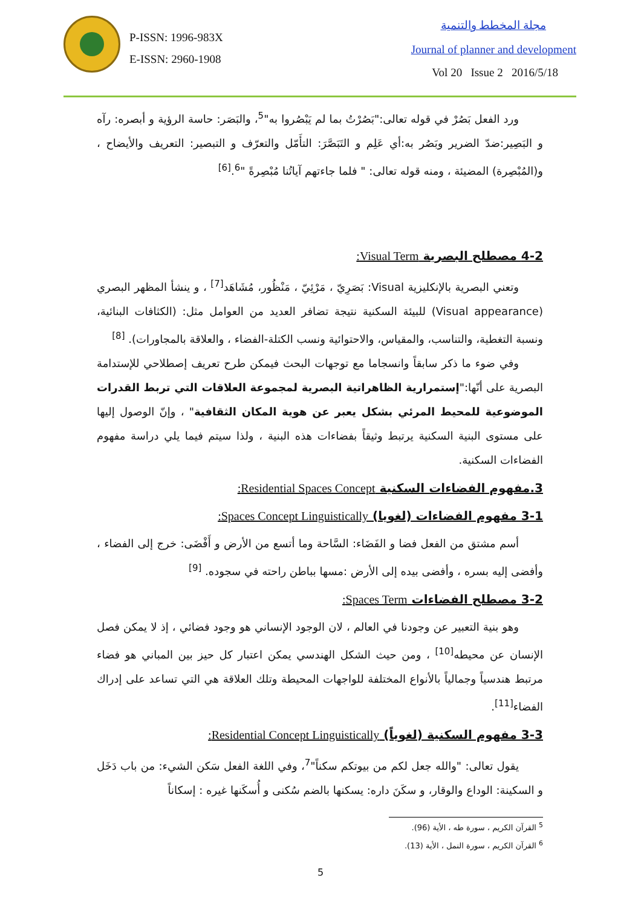P-ISSN: 1996-983X
E-ISSN: 2960-1908
مجلة المخطط والتنمية
Journal of planner and development
Vol 20 Issue 2 2016/5/18
ورد الفعل بَصُرْ في قوله تعالى:"بَصُرْتُ بما لم يَبْصُروا به"<sup>5</sup>، والبَصَر: حاسة الرؤية و أبصره: رآه و البَصِير:ضدّ الضرير وبَصُر به:أي عَلِم و التَبَصَّرَ: التأَمّل والتعرّف و التبصير: التعريف والأيضاح ، و(المُبْصِرة) المضيئة ، ومنه قوله تعالى: " فلما جاءتهم آياتُنا مُبْصِرةً "<sup>6</sup>.<sup>[6]</sup>
4-2 مصطلح البصرية Visual Term:
وتعني البصرية بالإنكليزية Visual: بَصَرِيّ ، مَرْئِيّ ، مَنْظُور، مُشَاهَد<sup>[7]</sup> ، و ينشأ المظهر البصري (Visual appearance) للبيئة السكنية نتيجة تضافر العديد من العوامل مثل: (الكثافات البنائية، ونسبة التغطية، والتناسب، والمقياس، والاحتوائية ونسب الكتلة-الفضاء ، والعلاقة بالمجاورات). <sup>[8]</sup>
وفي ضوء ما ذكر سابقاً وانسجاما مع توجهات البحث فيمكن طرح تعريف إصطلاحي للإستدامة البصرية على أنّها:"إستمرارية الظاهراتية البصرية لمجموعة العلاقات التي تربط القدرات الموضوعية للمحيط المرئي بشكل يعبر عن هوية المكان الثقافية" ، وإنّ الوصول إليها على مستوى البنية السكنية يرتبط وثيقاً بفضاءات هذه البنية ، ولذا سيتم فيما يلي دراسة مفهوم الفضاءات السكنية.
3.مفهوم الفضاءات السكنية Residential Spaces Concept:
3-1 مفهوم الفضاءات (لغويا) Spaces Concept Linguistically:
أسم مشتق من الفعل فضا و الفَضَاء: السَّاحة وما أتسع من الأرض و أَفْضَى: خرج إلى الفضاء ، وأفضى إليه بسره ، وأفضى بيده إلى الأرض :مسها بباطن راحته في سجوده. <sup>[9]</sup>
3-2 مصطلح الفضاءات Spaces Term:
وهو بنية التعبير عن وجودنا في العالم ، لان الوجود الإنساني هو وجود فضائي ، إذ لا يمكن فصل الإنسان عن محيطه<sup>[10]</sup> ، ومن حيث الشكل الهندسي يمكن اعتبار كل حيز بين المباني هو فضاء مرتبط هندسياً وجمالياً بالأنواع المختلفة للواجهات المحيطة وتلك العلاقة هي التي تساعد على إدراك الفضاء<sup>[11]</sup>.
3-3 مفهوم السكنية (لغوياً) Residential Concept Linguistically:
يقول تعالى: "والله جعل لكم من بيوتكم سكناً"<sup>7</sup>، وفي اللغة الفعل سَكن الشيء: من باب دَخَل و السكينة: الوداع والوقار، و سكَنَ داره: يسكنها بالضم سُكنى و أُسكَنها غيره : إسكاناً
<sup>5</sup> القرآن الكريم ، سورة طه ، الأية (96).
<sup>6</sup> القرآن الكريم ، سورة النمل ، الأية (13).
5